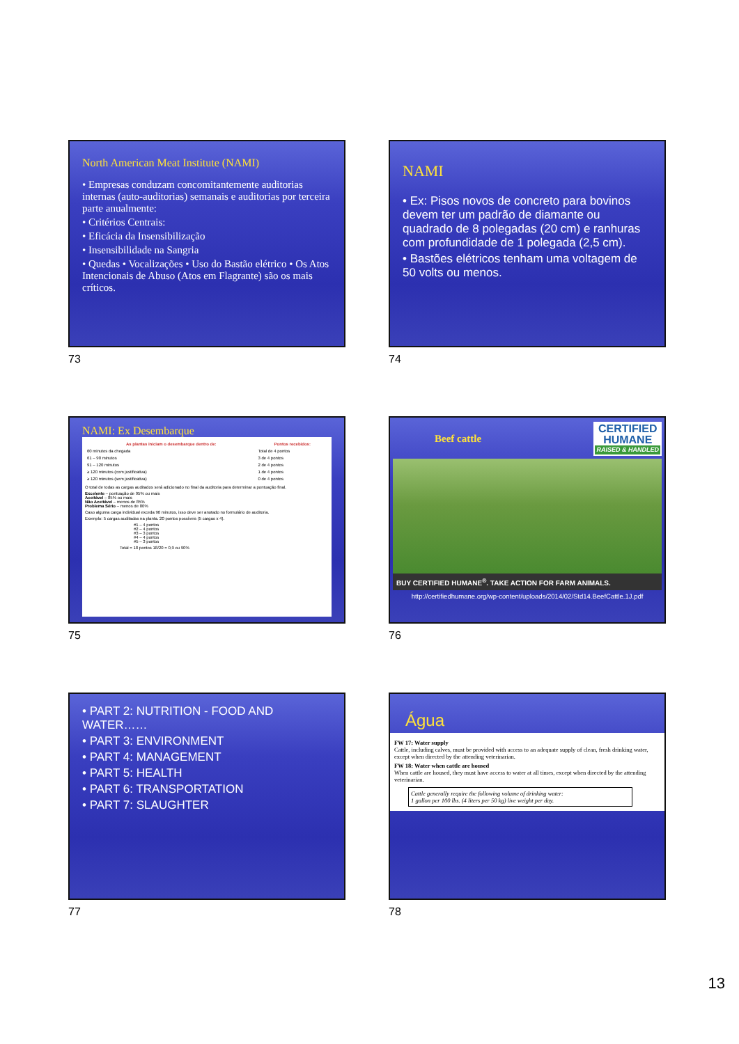North American Meat Institute (NAMI)
• Empresas conduzam concomitantemente auditorias internas (auto-auditorias) semanais e auditorias por terceira parte anualmente:
• Critérios Centrais:
• Eficácia da Insensibilização
• Insensibilidade na Sangria
• Quedas • Vocalizações • Uso do Bastão elétrico • Os Atos Intencionais de Abuso (Atos em Flagrante) são os mais críticos.
73
NAMI
• Ex: Pisos novos de concreto para bovinos devem ter um padrão de diamante ou quadrado de 8 polegadas (20 cm) e ranhuras com profundidade de 1 polegada (2,5 cm).
• Bastões elétricos tenham uma voltagem de 50 volts ou menos.
74
NAMI: Ex Desembarque
| As plantas iniciam o desembarque dentro de: | Pontos recebidos: |
| --- | --- |
| 60 minutos da chegada | Total de 4 pontos |
| 61 – 90 minutos | 3 de 4 pontos |
| 91 – 120 minutos | 2 de 4 pontos |
| ≥ 120 minutos (com justificativa) | 1 de 4 pontos |
| ≥ 120 minutos (sem justificativa) | 0 de 4 pontos |
O total de todas as cargas auditados será adicionado no final da auditoria para determinar a pontuação final.
Excelente – pontuação de 95% ou mais
Aceitável – 85% ou mais
Não Aceitável – menos de 85%
Problema Sério – menos de 80%
Caso alguma carga individual exceda 90 minutos, isso deve ser anotado no formulário de auditoria.
Exemplo: 5 cargas auditadas na planta. 20 pontos possíveis (5 cargas x 4).
#1 – 4 pontos
#2 – 4 pontos
#3 – 3 pontos
#4 – 4 pontos
#5 – 3 pontos
Total = 18 pontos 18/20 = 0,9 ou 90%
75
Beef cattle
CERTIFIED
HUMANE
RAISED & HANDLED
BUY CERTIFIED HUMANE<sup>®</sup>. TAKE ACTION FOR FARM ANIMALS.
http://certifiedhumane.org/wp-content/uploads/2014/02/Std14.BeefCattle.1J.pdf
76
• PART 2: NUTRITION - FOOD AND WATER……
• PART 3: ENVIRONMENT
• PART 4: MANAGEMENT
• PART 5: HEALTH
• PART 6: TRANSPORTATION
• PART 7: SLAUGHTER
77
Água
FW 17: Water supply
Cattle, including calves, must be provided with access to an adequate supply of clean, fresh drinking water, except when directed by the attending veterinarian.
FW 18: Water when cattle are housed
When cattle are housed, they must have access to water at all times, except when directed by the attending veterinarian.
Cattle generally require the following volume of drinking water:
1 gallon per 100 lbs. (4 liters per 50 kg) live weight per day.
78
13